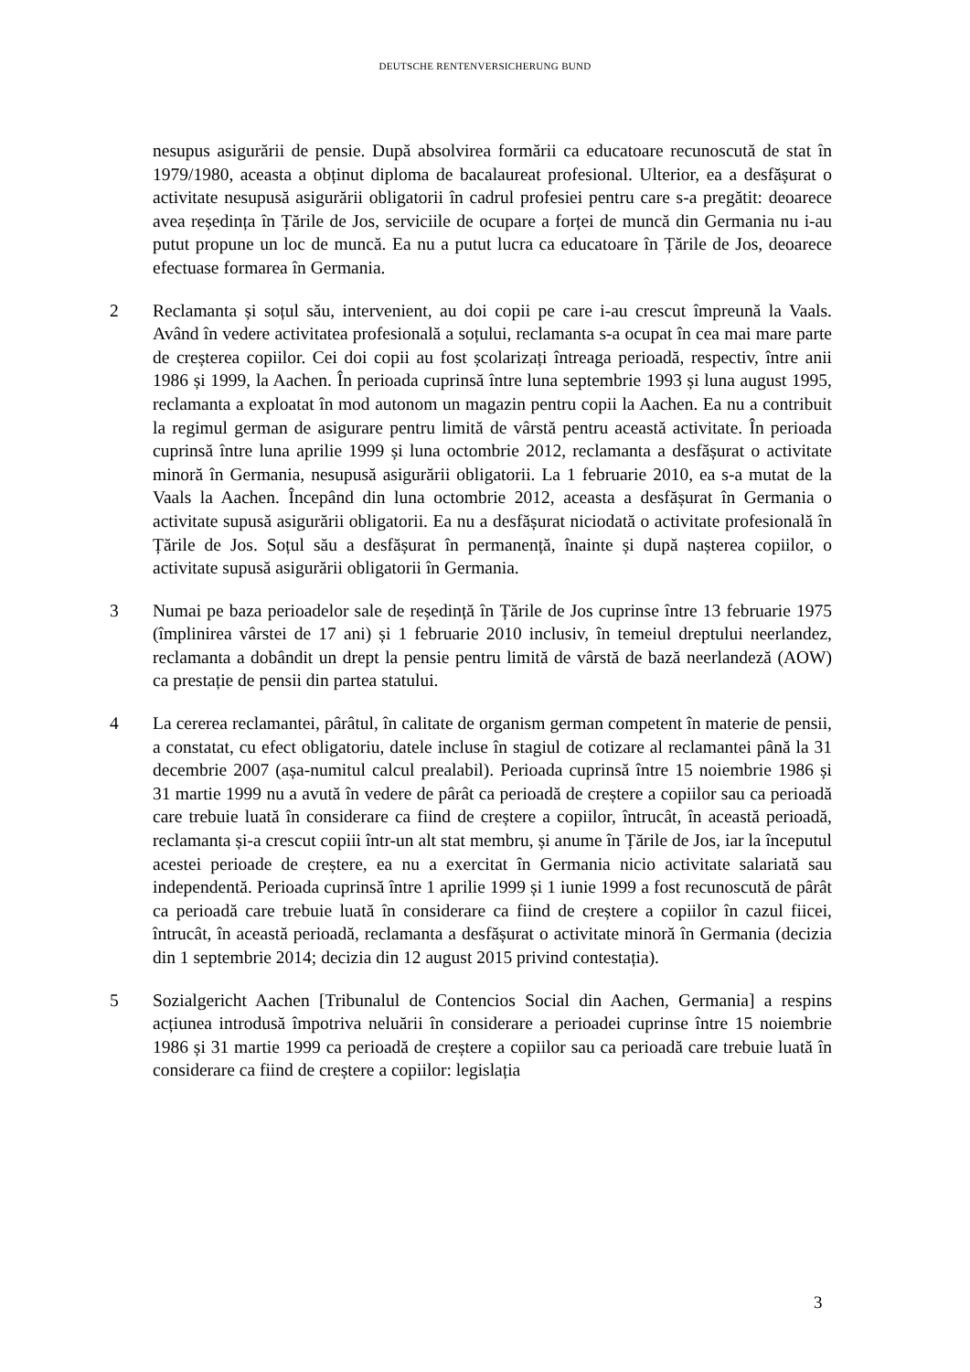DEUTSCHE RENTENVERSICHERUNG BUND
nesupus asigurării de pensie. După absolvirea formării ca educatoare recunoscută de stat în 1979/1980, aceasta a obținut diploma de bacalaureat profesional. Ulterior, ea a desfășurat o activitate nesupusă asigurării obligatorii în cadrul profesiei pentru care s-a pregătit: deoarece avea reședința în Țările de Jos, serviciile de ocupare a forței de muncă din Germania nu i-au putut propune un loc de muncă. Ea nu a putut lucra ca educatoare în Țările de Jos, deoarece efectuase formarea în Germania.
2 Reclamanta și soțul său, intervenient, au doi copii pe care i-au crescut împreună la Vaals. Având în vedere activitatea profesională a soțului, reclamanta s-a ocupat în cea mai mare parte de creșterea copiilor. Cei doi copii au fost școlarizați întreaga perioadă, respectiv, între anii 1986 și 1999, la Aachen. În perioada cuprinsă între luna septembrie 1993 și luna august 1995, reclamanta a exploatat în mod autonom un magazin pentru copii la Aachen. Ea nu a contribuit la regimul german de asigurare pentru limită de vârstă pentru această activitate. În perioada cuprinsă între luna aprilie 1999 și luna octombrie 2012, reclamanta a desfășurat o activitate minoră în Germania, nesupusă asigurării obligatorii. La 1 februarie 2010, ea s-a mutat de la Vaals la Aachen. Începând din luna octombrie 2012, aceasta a desfășurat în Germania o activitate supusă asigurării obligatorii. Ea nu a desfășurat niciodată o activitate profesională în Țările de Jos. Soțul său a desfășurat în permanență, înainte și după nașterea copiilor, o activitate supusă asigurării obligatorii în Germania.
3 Numai pe baza perioadelor sale de reședință în Țările de Jos cuprinse între 13 februarie 1975 (împlinirea vârstei de 17 ani) și 1 februarie 2010 inclusiv, în temeiul dreptului neerlandez, reclamanta a dobândit un drept la pensie pentru limită de vârstă de bază neerlandeză (AOW) ca prestație de pensii din partea statului.
4 La cererea reclamantei, pârâtul, în calitate de organism german competent în materie de pensii, a constatat, cu efect obligatoriu, datele incluse în stagiul de cotizare al reclamantei până la 31 decembrie 2007 (așa-numitul calcul prealabil). Perioada cuprinsă între 15 noiembrie 1986 și 31 martie 1999 nu a avută în vedere de pârât ca perioadă de creștere a copiilor sau ca perioadă care trebuie luată în considerare ca fiind de creștere a copiilor, întrucât, în această perioadă, reclamanta și-a crescut copiii într-un alt stat membru, și anume în Țările de Jos, iar la începutul acestei perioade de creștere, ea nu a exercitat în Germania nicio activitate salariată sau independentă. Perioada cuprinsă între 1 aprilie 1999 și 1 iunie 1999 a fost recunoscută de pârât ca perioadă care trebuie luată în considerare ca fiind de creștere a copiilor în cazul fiicei, întrucât, în această perioadă, reclamanta a desfășurat o activitate minoră în Germania (decizia din 1 septembrie 2014; decizia din 12 august 2015 privind contestația).
5 Sozialgericht Aachen [Tribunalul de Contencios Social din Aachen, Germania] a respins acțiunea introdusă împotriva neluării în considerare a perioadei cuprinse între 15 noiembrie 1986 și 31 martie 1999 ca perioadă de creștere a copiilor sau ca perioadă care trebuie luată în considerare ca fiind de creștere a copiilor: legislația
3